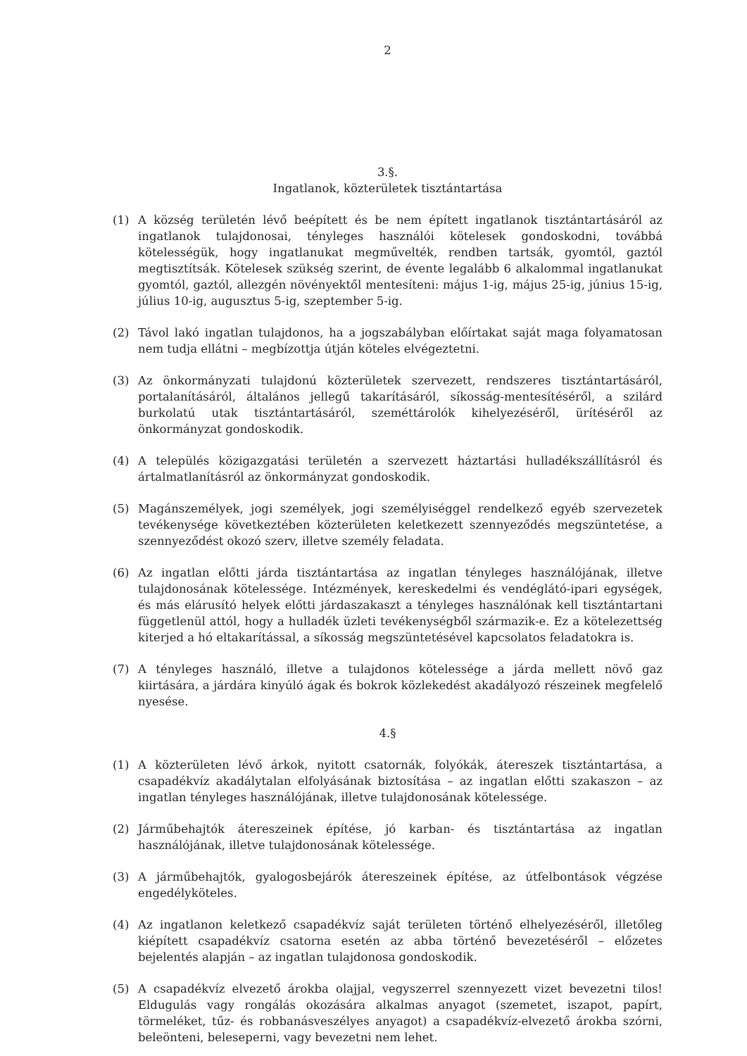2
3.§.
Ingatlanok, közterületek tisztántartása
(1) A község területén lévő beépített és be nem épített ingatlanok tisztántartásáról az ingatlanok tulajdonosai, tényleges használói kötelesek gondoskodni, továbbá kötelességük, hogy ingatlanukat megművelték, rendben tartsák, gyomtól, gaztól megtisztítsák. Kötelesek szükség szerint, de évente legalább 6 alkalommal ingatlanukat gyomtól, gaztól, allezgén növényektől mentesíteni: május 1-ig, május 25-ig, június 15-ig, július 10-ig, augusztus 5-ig, szeptember 5-ig.
(2) Távol lakó ingatlan tulajdonos, ha a jogszabályban előírtakat saját maga folyamatosan nem tudja ellátni – megbízottja útján köteles elvégeztetni.
(3) Az önkormányzati tulajdonú közterületek szervezett, rendszeres tisztántartásáról, portalanításáról, általános jellegű takarításáról, síkosság-mentesítéséről, a szilárd burkolatú utak tisztántartásáról, szeméttárolók kihelyezéséről, ürítéséről az önkormányzat gondoskodik.
(4) A település közigazgatási területén a szervezett háztartási hulladékszállításról és ártalmatlanításról az önkormányzat gondoskodik.
(5) Magánszemélyek, jogi személyek, jogi személyiséggel rendelkező egyéb szervezetek tevékenysége következtében közterületen keletkezett szennyeződés megszüntetése, a szennyeződést okozó szerv, illetve személy feladata.
(6) Az ingatlan előtti járda tisztántartása az ingatlan tényleges használójának, illetve tulajdonosának kötelessége. Intézmények, kereskedelmi és vendéglátó-ipari egységek, és más elárusító helyek előtti járdaszakaszt a tényleges használónak kell tisztántartani függetlenül attól, hogy a hulladék üzleti tevékenységből származik-e. Ez a kötelezettség kiterjed a hó eltakarítással, a síkosság megszüntetésével kapcsolatos feladatokra is.
(7) A tényleges használó, illetve a tulajdonos kötelessége a járda mellett növő gaz kiirtására, a járdára kinyúló ágak és bokrok közlekedést akadályozó részeinek megfelelő nyesése.
4.§
(1) A közterületen lévő árkok, nyitott csatornák, folyókák, átereszek tisztántartása, a csapadékvíz akadálytalan elfolyásának biztosítása – az ingatlan előtti szakaszon – az ingatlan tényleges használójának, illetve tulajdonosának kötelessége.
(2) Járműbehajtók átereszeinek építése, jó karban- és tisztántartása az ingatlan használójának, illetve tulajdonosának kötelessége.
(3) A járműbehajtók, gyalogosbejárók átereszeinek építése, az útfelbontások végzése engedélyköteles.
(4) Az ingatlanon keletkező csapadékvíz saját területen történő elhelyezéséről, illetőleg kiépített csapadékvíz csatorna esetén az abba történő bevezetéséről – előzetes bejelentés alapján – az ingatlan tulajdonosa gondoskodik.
(5) A csapadékvíz elvezető árokba olajjal, vegyszerrel szennyezett vizet bevezetni tilos! Eldugulás vagy rongálás okozására alkalmas anyagot (szemetet, iszapot, papírt, törmeléket, tűz- és robbanásveszélyes anyagot) a csapadékvíz-elvezető árokba szórni, beleönteni, beleseperni, vagy bevezetni nem lehet.